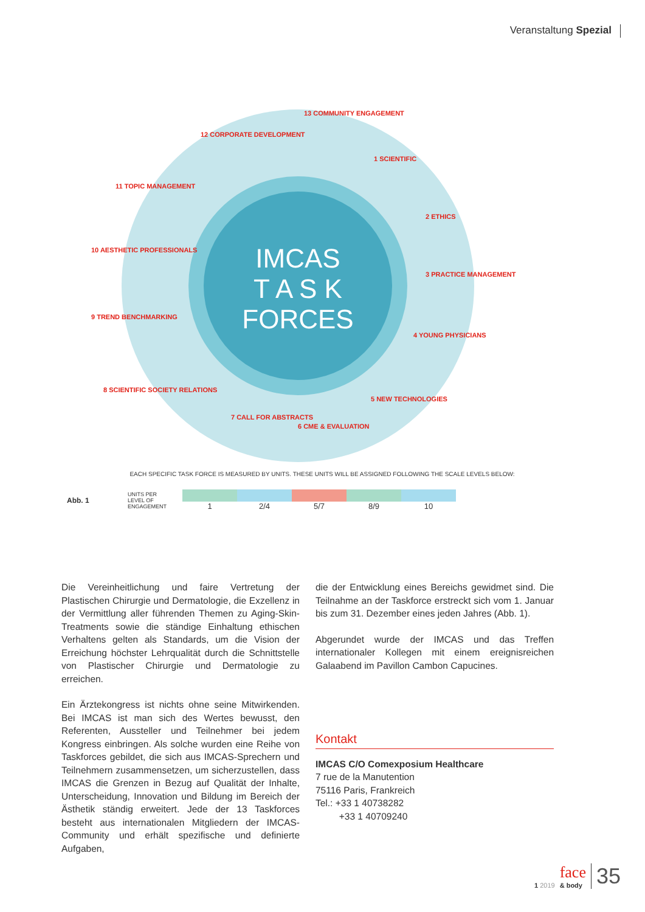Veranstaltung Spezial
IMCAS
T A S K
FORCES
13 COMMUNITY ENGAGEMENT
12 CORPORATE DEVELOPMENT
1 SCIENTIFIC
11 TOPIC MANAGEMENT
2 ETHICS
10 AESTHETIC PROFESSIONALS
3 PRACTICE MANAGEMENT
9 TREND BENCHMARKING
4 YOUNG PHYSICIANS
8 SCIENTIFIC SOCIETY RELATIONS
5 NEW TECHNOLOGIES
7 CALL FOR ABSTRACTS
6 CME & EVALUATION
EACH SPECIFIC TASK FORCE IS MEASURED BY UNITS. THESE UNITS WILL BE ASSIGNED FOLLOWING THE SCALE LEVELS BELOW:
Abb. 1
UNITS PER
LEVEL OF
ENGAGEMENT
1 2/4 5/7 8/9 10
Die Vereinheitlichung und faire Vertretung der Plastischen Chirurgie und Dermatologie, die Exzellenz in der Vermittlung aller führenden Themen zu Aging-Skin-Treatments sowie die ständige Einhaltung ethischen Verhaltens gelten als Standards, um die Vision der Erreichung höchster Lehrqualität durch die Schnittstelle von Plastischer Chirurgie und Dermatologie zu erreichen.
Ein Ärztekongress ist nichts ohne seine Mitwirkenden. Bei IMCAS ist man sich des Wertes bewusst, den Referenten, Aussteller und Teilnehmer bei jedem Kongress einbringen. Als solche wurden eine Reihe von Taskforces gebildet, die sich aus IMCAS-Sprechern und Teilnehmern zusammensetzen, um sicherzustellen, dass IMCAS die Grenzen in Bezug auf Qualität der Inhalte, Unterscheidung, Innovation und Bildung im Bereich der Ästhetik ständig erweitert. Jede der 13 Taskforces besteht aus internationalen Mitgliedern der IMCAS-Community und erhält spezifische und definierte Aufgaben,
die der Entwicklung eines Bereichs gewidmet sind. Die Teilnahme an der Taskforce erstreckt sich vom 1. Januar bis zum 31. Dezember eines jeden Jahres (Abb. 1).
Abgerundet wurde der IMCAS und das Treffen internationaler Kollegen mit einem ereignisreichen Galaabend im Pavillon Cambon Capucines.
Kontakt
IMCAS C/O Comexposium Healthcare
7 rue de la Manutention
75116 Paris, Frankreich
Tel.: +33 1 40738282
+33 1 40709240
1 2019 face
& body 35